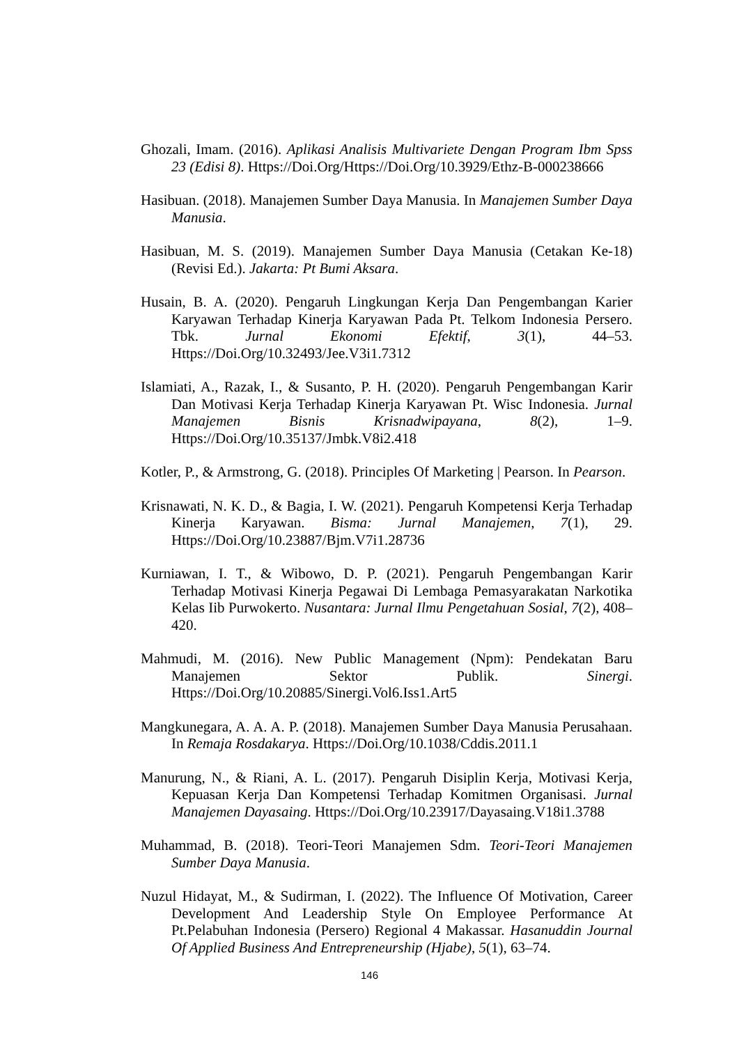Ghozali, Imam. (2016). Aplikasi Analisis Multivariete Dengan Program Ibm Spss 23 (Edisi 8). Https://Doi.Org/Https://Doi.Org/10.3929/Ethz-B-000238666
Hasibuan. (2018). Manajemen Sumber Daya Manusia. In Manajemen Sumber Daya Manusia.
Hasibuan, M. S. (2019). Manajemen Sumber Daya Manusia (Cetakan Ke-18)(Revisi Ed.). Jakarta: Pt Bumi Aksara.
Husain, B. A. (2020). Pengaruh Lingkungan Kerja Dan Pengembangan Karier Karyawan Terhadap Kinerja Karyawan Pada Pt. Telkom Indonesia Persero. Tbk. Jurnal Ekonomi Efektif, 3(1), 44–53. Https://Doi.Org/10.32493/Jee.V3i1.7312
Islamiati, A., Razak, I., & Susanto, P. H. (2020). Pengaruh Pengembangan Karir Dan Motivasi Kerja Terhadap Kinerja Karyawan Pt. Wisc Indonesia. Jurnal Manajemen Bisnis Krisnadwipayana, 8(2), 1–9. Https://Doi.Org/10.35137/Jmbk.V8i2.418
Kotler, P., & Armstrong, G. (2018). Principles Of Marketing | Pearson. In Pearson.
Krisnawati, N. K. D., & Bagia, I. W. (2021). Pengaruh Kompetensi Kerja Terhadap Kinerja Karyawan. Bisma: Jurnal Manajemen, 7(1), 29. Https://Doi.Org/10.23887/Bjm.V7i1.28736
Kurniawan, I. T., & Wibowo, D. P. (2021). Pengaruh Pengembangan Karir Terhadap Motivasi Kinerja Pegawai Di Lembaga Pemasyarakatan Narkotika Kelas Iib Purwokerto. Nusantara: Jurnal Ilmu Pengetahuan Sosial, 7(2), 408–420.
Mahmudi, M. (2016). New Public Management (Npm): Pendekatan Baru Manajemen Sektor Publik. Sinergi. Https://Doi.Org/10.20885/Sinergi.Vol6.Iss1.Art5
Mangkunegara, A. A. A. P. (2018). Manajemen Sumber Daya Manusia Perusahaan. In Remaja Rosdakarya. Https://Doi.Org/10.1038/Cddis.2011.1
Manurung, N., & Riani, A. L. (2017). Pengaruh Disiplin Kerja, Motivasi Kerja, Kepuasan Kerja Dan Kompetensi Terhadap Komitmen Organisasi. Jurnal Manajemen Dayasaing. Https://Doi.Org/10.23917/Dayasaing.V18i1.3788
Muhammad, B. (2018). Teori-Teori Manajemen Sdm. Teori-Teori Manajemen Sumber Daya Manusia.
Nuzul Hidayat, M., & Sudirman, I. (2022). The Influence Of Motivation, Career Development And Leadership Style On Employee Performance At Pt.Pelabuhan Indonesia (Persero) Regional 4 Makassar. Hasanuddin Journal Of Applied Business And Entrepreneurship (Hjabe), 5(1), 63–74.
146